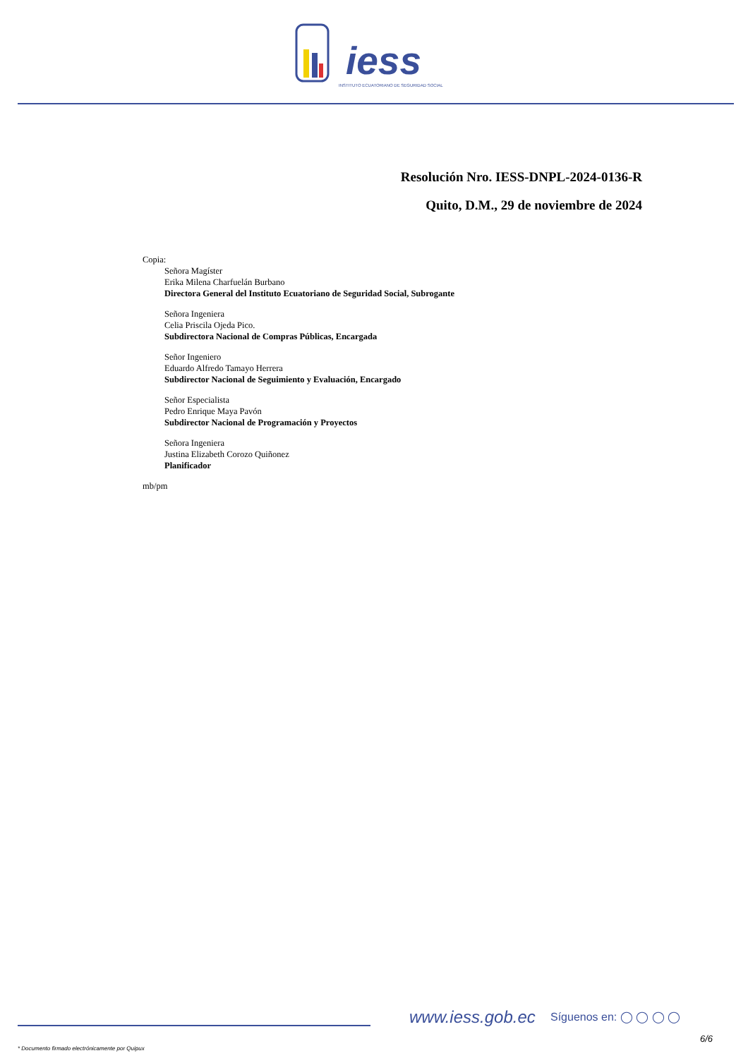iess
INSTITUTO ECUATORIANO DE SEGURIDAD SOCIAL
Resolución Nro. IESS-DNPL-2024-0136-R
Quito, D.M., 29 de noviembre de 2024
Copia:
Señora Magíster
Erika Milena Charfuelán Burbano
Directora General del Instituto Ecuatoriano de Seguridad Social, Subrogante
Señora Ingeniera
Celia Priscila Ojeda Pico.
Subdirectora Nacional de Compras Públicas, Encargada
Señor Ingeniero
Eduardo Alfredo Tamayo Herrera
Subdirector Nacional de Seguimiento y Evaluación, Encargado
Señor Especialista
Pedro Enrique Maya Pavón
Subdirector Nacional de Programación y Proyectos
Señora Ingeniera
Justina Elizabeth Corozo Quiñonez
Planificador
mb/pm
www.iess.gob.ec Síguenos en: ◯ ◯ ◯ ◯
6/6
* Documento firmado electrónicamente por Quipux